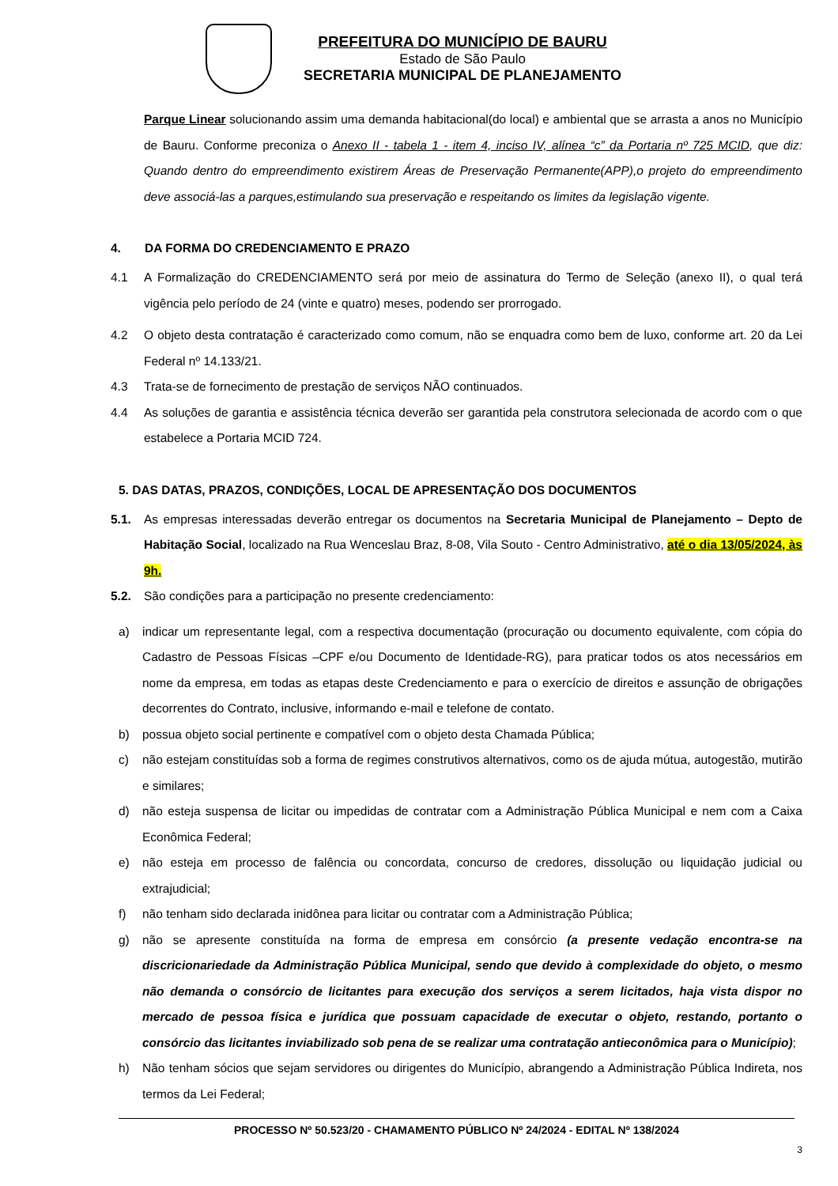PREFEITURA DO MUNICÍPIO DE BAURU
Estado de São Paulo
SECRETARIA MUNICIPAL DE PLANEJAMENTO
Parque Linear solucionando assim uma demanda habitacional(do local) e ambiental que se arrasta a anos no Município de Bauru. Conforme preconiza o Anexo II - tabela 1 - item 4, inciso IV, alínea “c” da Portaria nº 725 MCID, que diz: Quando dentro do empreendimento existirem Áreas de Preservação Permanente(APP),o projeto do empreendimento deve associá-las a parques,estimulando sua preservação e respeitando os limites da legislação vigente.
4. DA FORMA DO CREDENCIAMENTO E PRAZO
4.1 A Formalização do CREDENCIAMENTO será por meio de assinatura do Termo de Seleção (anexo II), o qual terá vigência pelo período de 24 (vinte e quatro) meses, podendo ser prorrogado.
4.2 O objeto desta contratação é caracterizado como comum, não se enquadra como bem de luxo, conforme art. 20 da Lei Federal nº 14.133/21.
4.3 Trata-se de fornecimento de prestação de serviços NÃO continuados.
4.4 As soluções de garantia e assistência técnica deverão ser garantida pela construtora selecionada de acordo com o que estabelece a Portaria MCID 724.
5. DAS DATAS, PRAZOS, CONDIÇÕES, LOCAL DE APRESENTAÇÃO DOS DOCUMENTOS
5.1. As empresas interessadas deverão entregar os documentos na Secretaria Municipal de Planejamento – Depto de Habitação Social, localizado na Rua Wenceslau Braz, 8-08, Vila Souto - Centro Administrativo, até o dia 13/05/2024, às 9h.
5.2. São condições para a participação no presente credenciamento:
a) indicar um representante legal, com a respectiva documentação (procuração ou documento equivalente, com cópia do Cadastro de Pessoas Físicas –CPF e/ou Documento de Identidade-RG), para praticar todos os atos necessários em nome da empresa, em todas as etapas deste Credenciamento e para o exercício de direitos e assunção de obrigações decorrentes do Contrato, inclusive, informando e-mail e telefone de contato.
b) possua objeto social pertinente e compatível com o objeto desta Chamada Pública;
c) não estejam constituídas sob a forma de regimes construtivos alternativos, como os de ajuda mútua, autogestão, mutirão e similares;
d) não esteja suspensa de licitar ou impedidas de contratar com a Administração Pública Municipal e nem com a Caixa Econômica Federal;
e) não esteja em processo de falência ou concordata, concurso de credores, dissolução ou liquidação judicial ou extrajudicial;
f) não tenham sido declarada inidônea para licitar ou contratar com a Administração Pública;
g) não se apresente constituída na forma de empresa em consórcio (a presente vedação encontra-se na discricionariedade da Administração Pública Municipal, sendo que devido à complexidade do objeto, o mesmo não demanda o consórcio de licitantes para execução dos serviços a serem licitados, haja vista dispor no mercado de pessoa física e jurídica que possuam capacidade de executar o objeto, restando, portanto o consórcio das licitantes inviabilizado sob pena de se realizar uma contratação antieconômica para o Município);
h) Não tenham sócios que sejam servidores ou dirigentes do Município, abrangendo a Administração Pública Indireta, nos termos da Lei Federal;
PROCESSO Nº 50.523/20 - CHAMAMENTO PÚBLICO Nº 24/2024 - EDITAL Nº 138/2024
3